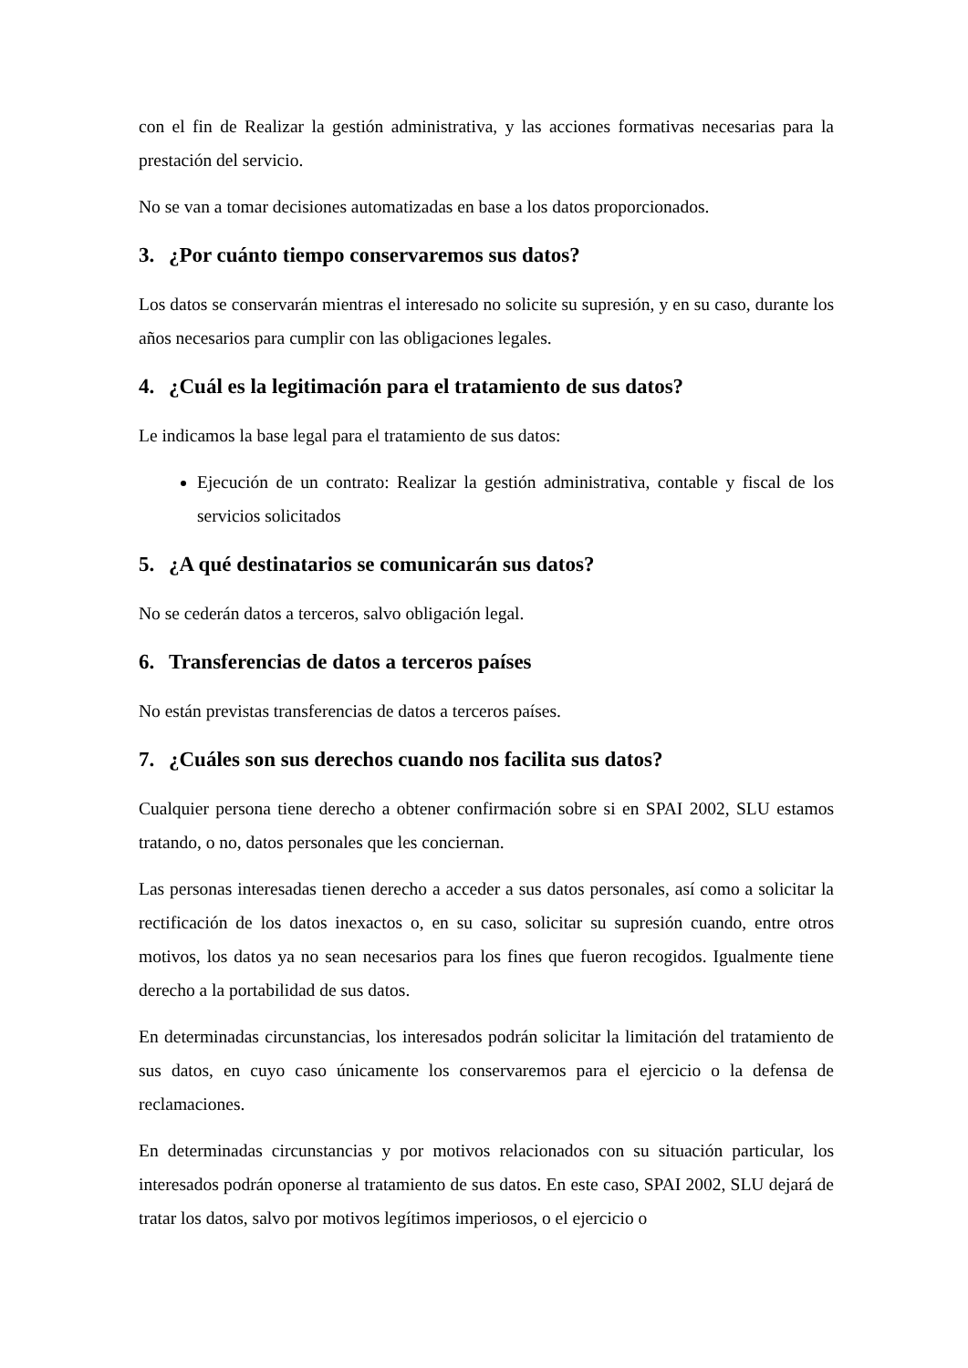con el fin de Realizar la gestión administrativa, y las acciones formativas necesarias para la prestación del servicio.
No se van a tomar decisiones automatizadas en base a los datos proporcionados.
3. ¿Por cuánto tiempo conservaremos sus datos?
Los datos se conservarán mientras el interesado no solicite su supresión, y en su caso, durante los años necesarios para cumplir con las obligaciones legales.
4. ¿Cuál es la legitimación para el tratamiento de sus datos?
Le indicamos la base legal para el tratamiento de sus datos:
Ejecución de un contrato: Realizar la gestión administrativa, contable y fiscal de los servicios solicitados
5. ¿A qué destinatarios se comunicarán sus datos?
No se cederán datos a terceros, salvo obligación legal.
6. Transferencias de datos a terceros países
No están previstas transferencias de datos a terceros países.
7. ¿Cuáles son sus derechos cuando nos facilita sus datos?
Cualquier persona tiene derecho a obtener confirmación sobre si en SPAI 2002, SLU estamos tratando, o no, datos personales que les conciernan.
Las personas interesadas tienen derecho a acceder a sus datos personales, así como a solicitar la rectificación de los datos inexactos o, en su caso, solicitar su supresión cuando, entre otros motivos, los datos ya no sean necesarios para los fines que fueron recogidos. Igualmente tiene derecho a la portabilidad de sus datos.
En determinadas circunstancias, los interesados podrán solicitar la limitación del tratamiento de sus datos, en cuyo caso únicamente los conservaremos para el ejercicio o la defensa de reclamaciones.
En determinadas circunstancias y por motivos relacionados con su situación particular, los interesados podrán oponerse al tratamiento de sus datos. En este caso, SPAI 2002, SLU dejará de tratar los datos, salvo por motivos legítimos imperiosos, o el ejercicio o